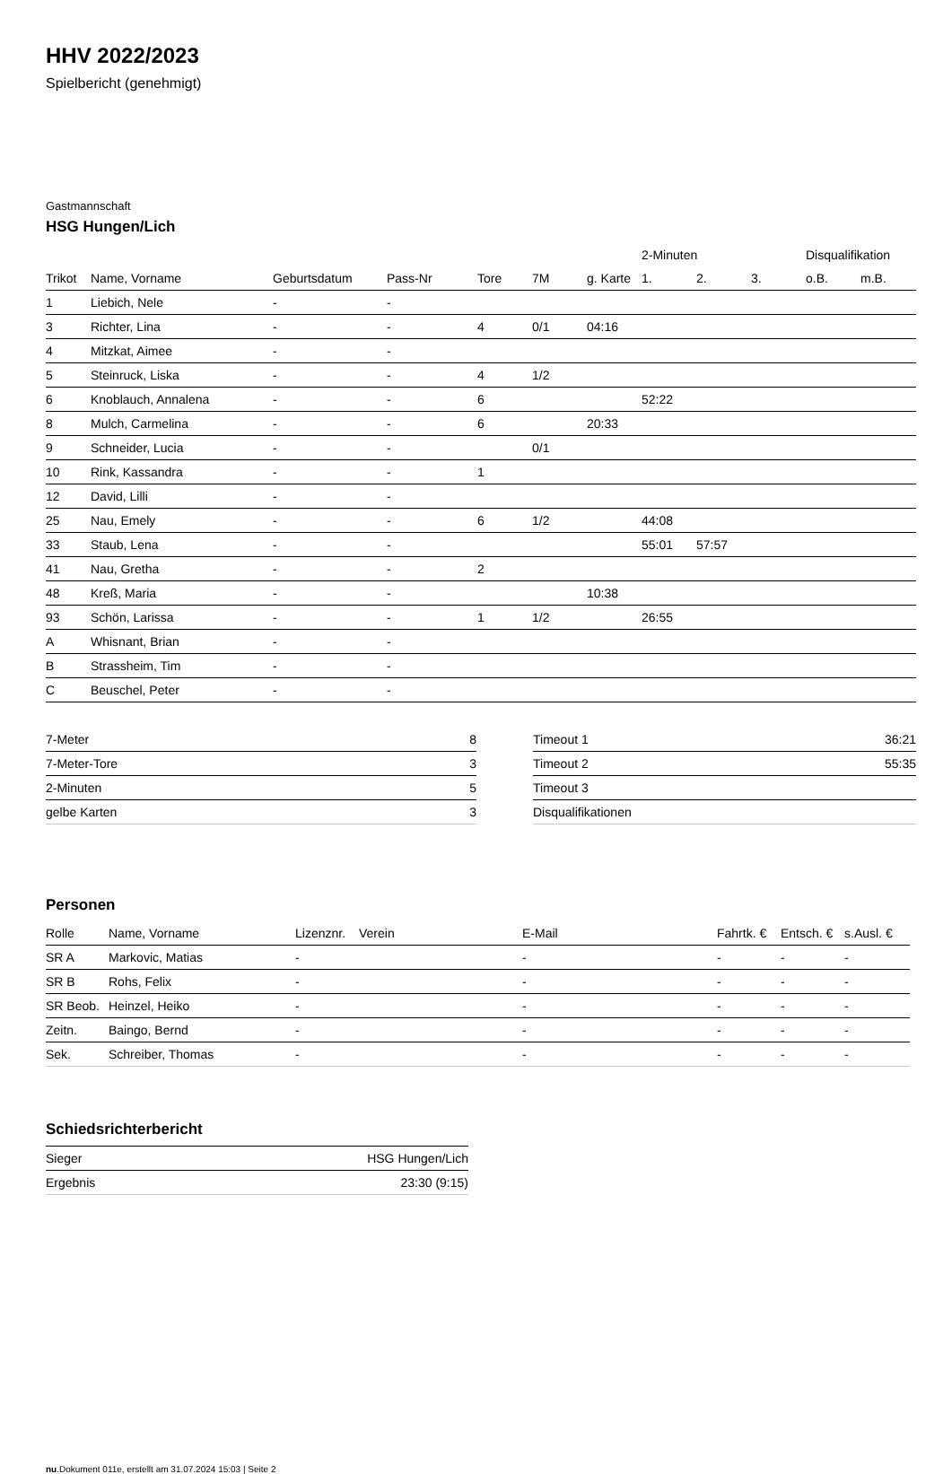HHV 2022/2023
Spielbericht (genehmigt)
Gastmannschaft
HSG Hungen/Lich
| | | | | | | | 2-Minuten | | | Disqualifikation | |
| --- | --- | --- | --- | --- | --- | --- | --- | --- | --- | --- | --- |
| Trikot | Name, Vorname | Geburtsdatum | Pass-Nr | Tore | 7M | g. Karte | 1. | 2. | 3. | o.B. | m.B. |
| 1 | Liebich, Nele | - | - | | | | | | | | |
| 3 | Richter, Lina | - | - | 4 | 0/1 | 04:16 | | | | | |
| 4 | Mitzkat, Aimee | - | - | | | | | | | | |
| 5 | Steinruck, Liska | - | - | 4 | 1/2 | | | | | | |
| 6 | Knoblauch, Annalena | - | - | 6 | | | 52:22 | | | | |
| 8 | Mulch, Carmelina | - | - | 6 | | 20:33 | | | | | |
| 9 | Schneider, Lucia | - | - | | 0/1 | | | | | | |
| 10 | Rink, Kassandra | - | - | 1 | | | | | | | |
| 12 | David, Lilli | - | - | | | | | | | | |
| 25 | Nau, Emely | - | - | 6 | 1/2 | | 44:08 | | | | |
| 33 | Staub, Lena | - | - | | | | 55:01 | 57:57 | | | |
| 41 | Nau, Gretha | - | - | 2 | | | | | | | |
| 48 | Kreß, Maria | - | - | | | 10:38 | | | | | |
| 93 | Schön, Larissa | - | - | 1 | 1/2 | | 26:55 | | | | |
| A | Whisnant, Brian | - | - | | | | | | | | |
| B | Strassheim, Tim | - | - | | | | | | | | |
| C | Beuschel, Peter | - | - | | | | | | | | |
| 7-Meter | 8 |
| 7-Meter-Tore | 3 |
| 2-Minuten | 5 |
| gelbe Karten | 3 |
| Timeout 1 | 36:21 |
| Timeout 2 | 55:35 |
| Timeout 3 | |
| Disqualifikationen | |
Personen
| Rolle | Name, Vorname | Lizenznr. | Verein | E-Mail | Fahrtk. € | Entsch. € | s.Ausl. € |
| --- | --- | --- | --- | --- | --- | --- | --- |
| SR A | Markovic, Matias | - | | - | - | - | - |
| SR B | Rohs, Felix | - | | - | - | - | - |
| SR Beob. | Heinzel, Heiko | - | | - | - | - | - |
| Zeitn. | Baingo, Bernd | - | | - | - | - | - |
| Sek. | Schreiber, Thomas | - | | - | - | - | - |
Schiedsrichterbericht
| Sieger | HSG Hungen/Lich |
| Ergebnis | 23:30 (9:15) |
nu.Dokument 011e, erstellt am 31.07.2024 15:03 | Seite 2